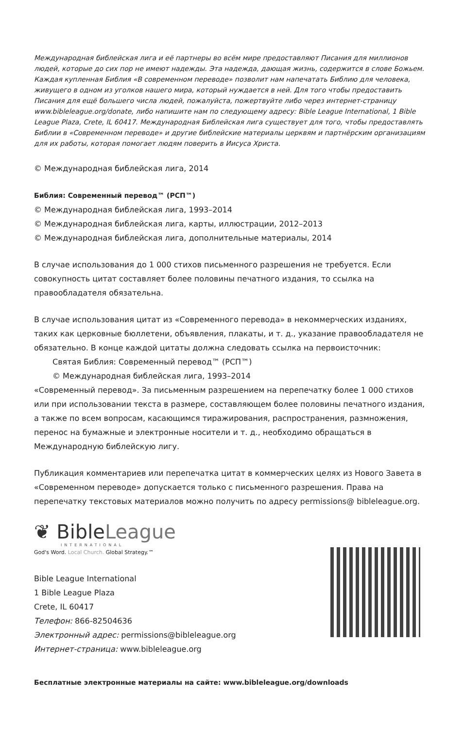Международная библейская лига и её партнеры во всём мире предоставляют Писания для миллионов людей, которые до сих пор не имеют надежды. Эта надежда, дающая жизнь, содержится в слове Божьем. Каждая купленная Библия «В современном переводе» позволит нам напечатать Библию для человека, живущего в одном из уголков нашего мира, который нуждается в ней. Для того чтобы предоставить Писания для ещё большего числа людей, пожалуйста, пожертвуйте либо через интернет-страницу www.bibleleague.org/donate, либо напишите нам по следующему адресу: Bible League International, 1 Bible League Plaza, Crete, IL 60417. Международная Библейская лига существует для того, чтобы предоставлять Библии в «Современном переводе» и другие библейские материалы церквям и партнёрским организациям для их работы, которая помогает людям поверить в Иисуса Христа.
© Международная библейская лига, 2014
Библия: Современный перевод™ (РСП™)
© Международная библейская лига, 1993–2014
© Международная библейская лига, карты, иллюстрации, 2012–2013
© Международная библейская лига, дополнительные материалы, 2014
В случае использования до 1 000 стихов письменного разрешения не требуется. Если совокупность цитат составляет более половины печатного издания, то ссылка на правообладателя обязательна.
В случае использования цитат из «Современного перевода» в некоммерческих изданиях, таких как церковные бюллетени, объявления, плакаты, и т. д., указание правообладателя не обязательно. В конце каждой цитаты должна следовать ссылка на первоисточник:
Святая Библия: Современный перевод™ (РСП™)
© Международная библейская лига, 1993–2014
«Современный перевод». За письменным разрешением на перепечатку более 1 000 стихов или при использовании текста в размере, составляющем более половины печатного издания, а также по всем вопросам, касающимся тиражирования, распространения, размножения, перенос на бумажные и электронные носители и т. д., необходимо обращаться в Международную библейскую лигу.
Публикация комментариев или перепечатка цитат в коммерческих целях из Нового Завета в «Современном переводе» допускается только с письменного разрешения. Права на перепечатку текстовых материалов можно получить по адресу permissions@ bibleleague.org.
❦ BibleLeague
INTERNATIONAL
God's Word. Local Church. Global Strategy.™
Bible League International
1 Bible League Plaza
Crete, IL 60417
Телефон: 866-82504636
Электронный адрес: permissions@bibleleague.org
Интернет-страница: www.bibleleague.org
Бесплатные электронные материалы на сайте: www.bibleleague.org/downloads